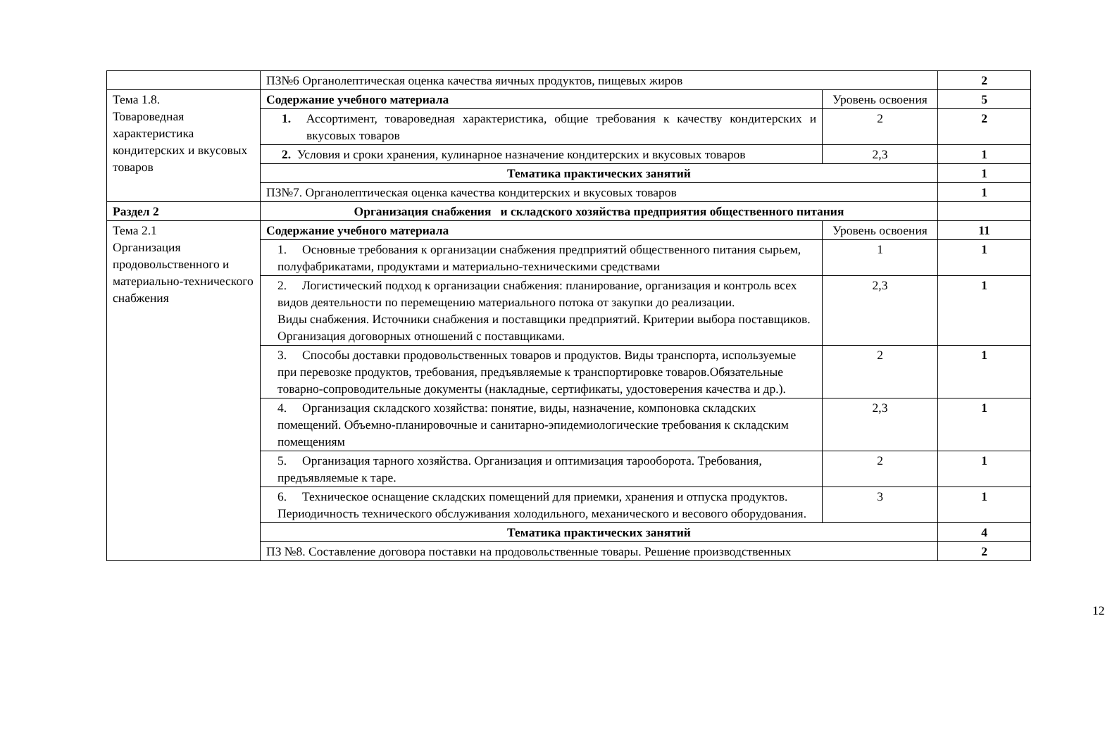| | ПЗ№6 Органолептическая оценка качества яичных продуктов, пищевых жиров | | 2 |
| Тема 1.8. Товароведная характеристика кондитерских и вкусовых товаров | Содержание учебного материала | Уровень освоения | 5 |
| | 1. Ассортимент, товароведная характеристика, общие требования к качеству кондитерских и вкусовых товаров | 2 | 2 |
| | 2. Условия и сроки хранения, кулинарное назначение кондитерских и вкусовых товаров | 2,3 | 1 |
| | Тематика практических занятий | | 1 |
| | ПЗ№7. Органолептическая оценка качества кондитерских и вкусовых товаров | | 1 |
| Раздел 2 | Организация снабжения и складского хозяйства предприятия общественного питания | | |
| Тема 2.1 Организация продовольственного и материально-технического снабжения | Содержание учебного материала | Уровень освоения | 11 |
| | 1. Основные требования к организации снабжения предприятий общественного питания сырьем, полуфабрикатами, продуктами и материально-техническими средствами | 1 | 1 |
| | 2. Логистический подход к организации снабжения: планирование, организация и контроль всех видов деятельности по перемещению материального потока от закупки до реализации. Виды снабжения. Источники снабжения и поставщики предприятий. Критерии выбора поставщиков. Организация договорных отношений с поставщиками. | 2,3 | 1 |
| | 3. Способы доставки продовольственных товаров и продуктов. Виды транспорта, используемые при перевозке продуктов, требования, предъявляемые к транспортировке товаров.Обязательные товарно-сопроводительные документы (накладные, сертификаты, удостоверения качества и др.). | 2 | 1 |
| | 4. Организация складского хозяйства: понятие, виды, назначение, компоновка складских помещений. Объемно-планировочные и санитарно-эпидемиологические требования к складским помещениям | 2,3 | 1 |
| | 5. Организация тарного хозяйства. Организация и оптимизация тарооборота. Требования, предъявляемые к таре. | 2 | 1 |
| | 6. Техническое оснащение складских помещений для приемки, хранения и отпуска продуктов. Периодичность технического обслуживания холодильного, механического и весового оборудования. | 3 | 1 |
| | Тематика практических занятий | | 4 |
| | ПЗ №8. Составление договора поставки на продовольственные товары. Решение производственных | | 2 |
12